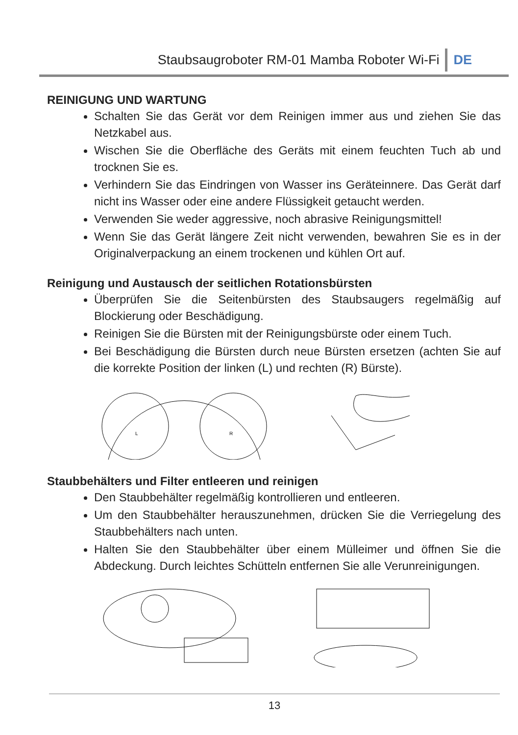Staubsaugroboter RM-01 Mamba Roboter Wi-Fi DE
REINIGUNG UND WARTUNG
Schalten Sie das Gerät vor dem Reinigen immer aus und ziehen Sie das Netzkabel aus.
Wischen Sie die Oberfläche des Geräts mit einem feuchten Tuch ab und trocknen Sie es.
Verhindern Sie das Eindringen von Wasser ins Geräteinnere. Das Gerät darf nicht ins Wasser oder eine andere Flüssigkeit getaucht werden.
Verwenden Sie weder aggressive, noch abrasive Reinigungsmittel!
Wenn Sie das Gerät längere Zeit nicht verwenden, bewahren Sie es in der Originalverpackung an einem trockenen und kühlen Ort auf.
Reinigung und Austausch der seitlichen Rotationsbürsten
Überprüfen Sie die Seitenbürsten des Staubsaugers regelmäßig auf Blockierung oder Beschädigung.
Reinigen Sie die Bürsten mit der Reinigungsbürste oder einem Tuch.
Bei Beschädigung die Bürsten durch neue Bürsten ersetzen (achten Sie auf die korrekte Position der linken (L) und rechten (R) Bürste).
L
R
Staubbehälters und Filter entleeren und reinigen
Den Staubbehälter regelmäßig kontrollieren und entleeren.
Um den Staubbehälter herauszunehmen, drücken Sie die Verriegelung des Staubbehälters nach unten.
Halten Sie den Staubbehälter über einem Mülleimer und öffnen Sie die Abdeckung. Durch leichtes Schütteln entfernen Sie alle Verunreinigungen.
13